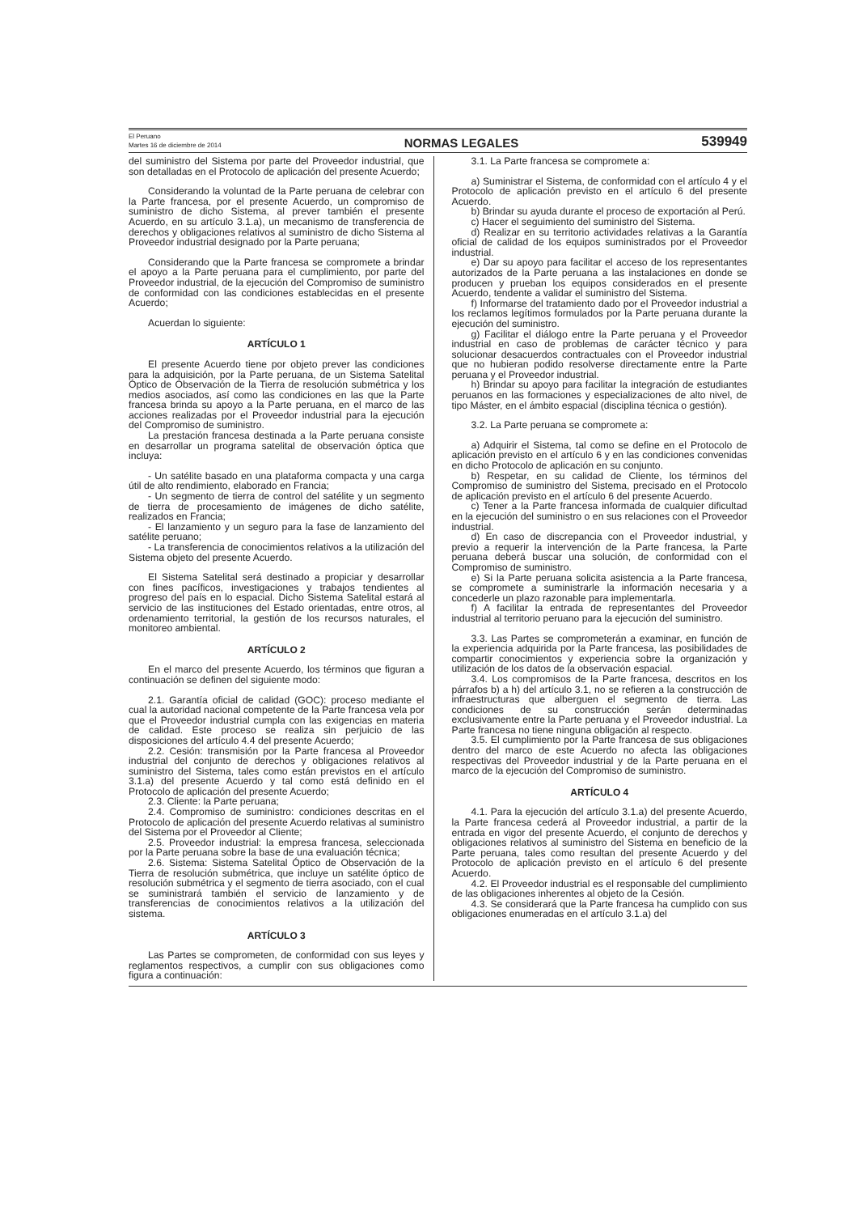El Peruano
Martes 16 de diciembre de 2014
NORMAS LEGALES
539949
del suministro del Sistema por parte del Proveedor industrial, que son detalladas en el Protocolo de aplicación del presente Acuerdo;
Considerando la voluntad de la Parte peruana de celebrar con la Parte francesa, por el presente Acuerdo, un compromiso de suministro de dicho Sistema, al prever también el presente Acuerdo, en su artículo 3.1.a), un mecanismo de transferencia de derechos y obligaciones relativos al suministro de dicho Sistema al Proveedor industrial designado por la Parte peruana;
Considerando que la Parte francesa se compromete a brindar el apoyo a la Parte peruana para el cumplimiento, por parte del Proveedor industrial, de la ejecución del Compromiso de suministro de conformidad con las condiciones establecidas en el presente Acuerdo;
Acuerdan lo siguiente:
ARTÍCULO 1
El presente Acuerdo tiene por objeto prever las condiciones para la adquisición, por la Parte peruana, de un Sistema Satelital Óptico de Observación de la Tierra de resolución submétrica y los medios asociados, así como las condiciones en las que la Parte francesa brinda su apoyo a la Parte peruana, en el marco de las acciones realizadas por el Proveedor industrial para la ejecución del Compromiso de suministro.
La prestación francesa destinada a la Parte peruana consiste en desarrollar un programa satelital de observación óptica que incluya:
- Un satélite basado en una plataforma compacta y una carga útil de alto rendimiento, elaborado en Francia;
- Un segmento de tierra de control del satélite y un segmento de tierra de procesamiento de imágenes de dicho satélite, realizados en Francia;
- El lanzamiento y un seguro para la fase de lanzamiento del satélite peruano;
- La transferencia de conocimientos relativos a la utilización del Sistema objeto del presente Acuerdo.
El Sistema Satelital será destinado a propiciar y desarrollar con fines pacíficos, investigaciones y trabajos tendientes al progreso del país en lo espacial. Dicho Sistema Satelital estará al servicio de las instituciones del Estado orientadas, entre otros, al ordenamiento territorial, la gestión de los recursos naturales, el monitoreo ambiental.
ARTÍCULO 2
En el marco del presente Acuerdo, los términos que figuran a continuación se definen del siguiente modo:
2.1. Garantía oficial de calidad (GOC): proceso mediante el cual la autoridad nacional competente de la Parte francesa vela por que el Proveedor industrial cumpla con las exigencias en materia de calidad. Este proceso se realiza sin perjuicio de las disposiciones del artículo 4.4 del presente Acuerdo;
2.2. Cesión: transmisión por la Parte francesa al Proveedor industrial del conjunto de derechos y obligaciones relativos al suministro del Sistema, tales como están previstos en el artículo 3.1.a) del presente Acuerdo y tal como está definido en el Protocolo de aplicación del presente Acuerdo;
2.3. Cliente: la Parte peruana;
2.4. Compromiso de suministro: condiciones descritas en el Protocolo de aplicación del presente Acuerdo relativas al suministro del Sistema por el Proveedor al Cliente;
2.5. Proveedor industrial: la empresa francesa, seleccionada por la Parte peruana sobre la base de una evaluación técnica;
2.6. Sistema: Sistema Satelital Óptico de Observación de la Tierra de resolución submétrica, que incluye un satélite óptico de resolución submétrica y el segmento de tierra asociado, con el cual se suministrará también el servicio de lanzamiento y de transferencias de conocimientos relativos a la utilización del sistema.
ARTÍCULO 3
Las Partes se comprometen, de conformidad con sus leyes y reglamentos respectivos, a cumplir con sus obligaciones como figura a continuación:
3.1. La Parte francesa se compromete a:
a) Suministrar el Sistema, de conformidad con el artículo 4 y el Protocolo de aplicación previsto en el artículo 6 del presente Acuerdo.
b) Brindar su ayuda durante el proceso de exportación al Perú.
c) Hacer el seguimiento del suministro del Sistema.
d) Realizar en su territorio actividades relativas a la Garantía oficial de calidad de los equipos suministrados por el Proveedor industrial.
e) Dar su apoyo para facilitar el acceso de los representantes autorizados de la Parte peruana a las instalaciones en donde se producen y prueban los equipos considerados en el presente Acuerdo, tendente a validar el suministro del Sistema.
f) Informarse del tratamiento dado por el Proveedor industrial a los reclamos legítimos formulados por la Parte peruana durante la ejecución del suministro.
g) Facilitar el diálogo entre la Parte peruana y el Proveedor industrial en caso de problemas de carácter técnico y para solucionar desacuerdos contractuales con el Proveedor industrial que no hubieran podido resolverse directamente entre la Parte peruana y el Proveedor industrial.
h) Brindar su apoyo para facilitar la integración de estudiantes peruanos en las formaciones y especializaciones de alto nivel, de tipo Máster, en el ámbito espacial (disciplina técnica o gestión).
3.2. La Parte peruana se compromete a:
a) Adquirir el Sistema, tal como se define en el Protocolo de aplicación previsto en el artículo 6 y en las condiciones convenidas en dicho Protocolo de aplicación en su conjunto.
b) Respetar, en su calidad de Cliente, los términos del Compromiso de suministro del Sistema, precisado en el Protocolo de aplicación previsto en el artículo 6 del presente Acuerdo.
c) Tener a la Parte francesa informada de cualquier dificultad en la ejecución del suministro o en sus relaciones con el Proveedor industrial.
d) En caso de discrepancia con el Proveedor industrial, y previo a requerir la intervención de la Parte francesa, la Parte peruana deberá buscar una solución, de conformidad con el Compromiso de suministro.
e) Si la Parte peruana solicita asistencia a la Parte francesa, se compromete a suministrarle la información necesaria y a concederle un plazo razonable para implementarla.
f) A facilitar la entrada de representantes del Proveedor industrial al territorio peruano para la ejecución del suministro.
3.3. Las Partes se comprometerán a examinar, en función de la experiencia adquirida por la Parte francesa, las posibilidades de compartir conocimientos y experiencia sobre la organización y utilización de los datos de la observación espacial.
3.4. Los compromisos de la Parte francesa, descritos en los párrafos b) a h) del artículo 3.1, no se refieren a la construcción de infraestructuras que alberguen el segmento de tierra. Las condiciones de su construcción serán determinadas exclusivamente entre la Parte peruana y el Proveedor industrial. La Parte francesa no tiene ninguna obligación al respecto.
3.5. El cumplimiento por la Parte francesa de sus obligaciones dentro del marco de este Acuerdo no afecta las obligaciones respectivas del Proveedor industrial y de la Parte peruana en el marco de la ejecución del Compromiso de suministro.
ARTÍCULO 4
4.1. Para la ejecución del artículo 3.1.a) del presente Acuerdo, la Parte francesa cederá al Proveedor industrial, a partir de la entrada en vigor del presente Acuerdo, el conjunto de derechos y obligaciones relativos al suministro del Sistema en beneficio de la Parte peruana, tales como resultan del presente Acuerdo y del Protocolo de aplicación previsto en el artículo 6 del presente Acuerdo.
4.2. El Proveedor industrial es el responsable del cumplimiento de las obligaciones inherentes al objeto de la Cesión.
4.3. Se considerará que la Parte francesa ha cumplido con sus obligaciones enumeradas en el artículo 3.1.a) del